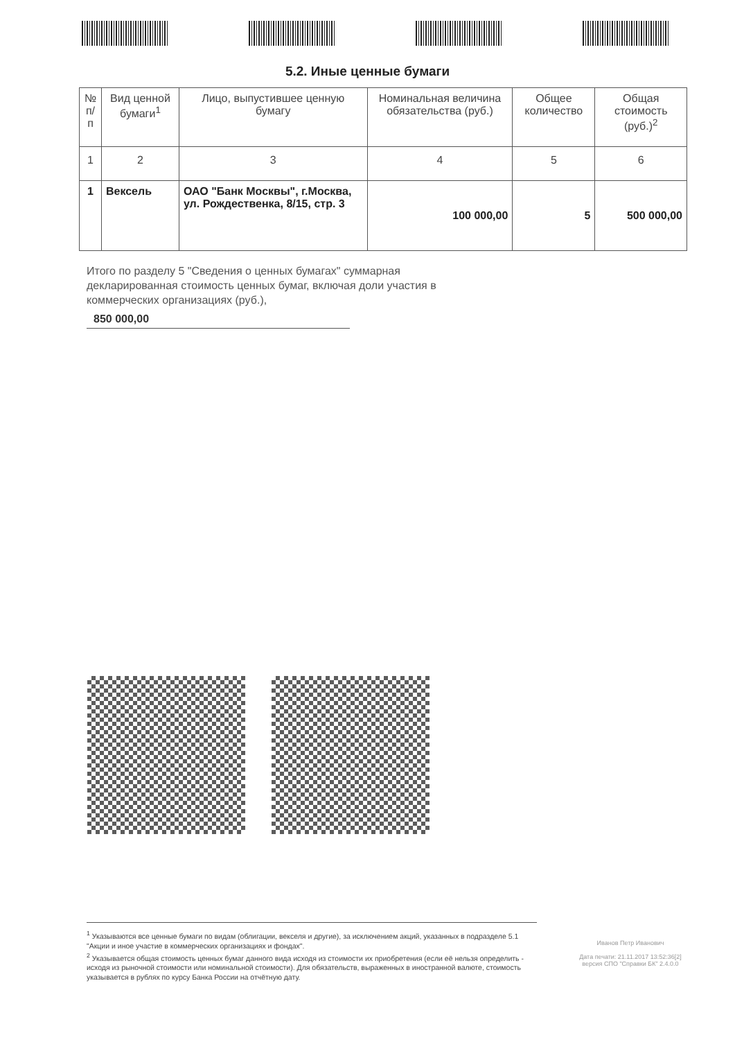5.2. Иные ценные бумаги
| № п/п | Вид ценной бумаги<sup>1</sup> | Лицо, выпустившее ценную бумагу | Номинальная величина обязательства (руб.) | Общее количество | Общая стоимость (руб.)<sup>2</sup> |
| --- | --- | --- | --- | --- | --- |
| 1 | 2 | 3 | 4 | 5 | 6 |
| 1 | Вексель | ОАО "Банк Москвы", г.Москва, ул. Рождественка, 8/15, стр. 3 | 100 000,00 | 5 | 500 000,00 |
Итого по разделу 5 "Сведения о ценных бумагах" суммарная декларированная стоимость ценных бумаг, включая доли участия в коммерческих организациях (руб.),
850 000,00
<sup>1</sup> Указываются все ценные бумаги по видам (облигации, векселя и другие), за исключением акций, указанных в подразделе 5.1 "Акции и иное участие в коммерческих организациях и фондах".
<sup>2</sup> Указывается общая стоимость ценных бумаг данного вида исходя из стоимости их приобретения (если её нельзя определить - исходя из рыночной стоимости или номинальной стоимости). Для обязательств, выраженных в иностранной валюте, стоимость указывается в рублях по курсу Банка России на отчётную дату.
Иванов Петр Иванович
Дата печати: 21.11.2017 13:52:36[2]
версия СПО "Справки БК" 2.4.0.0